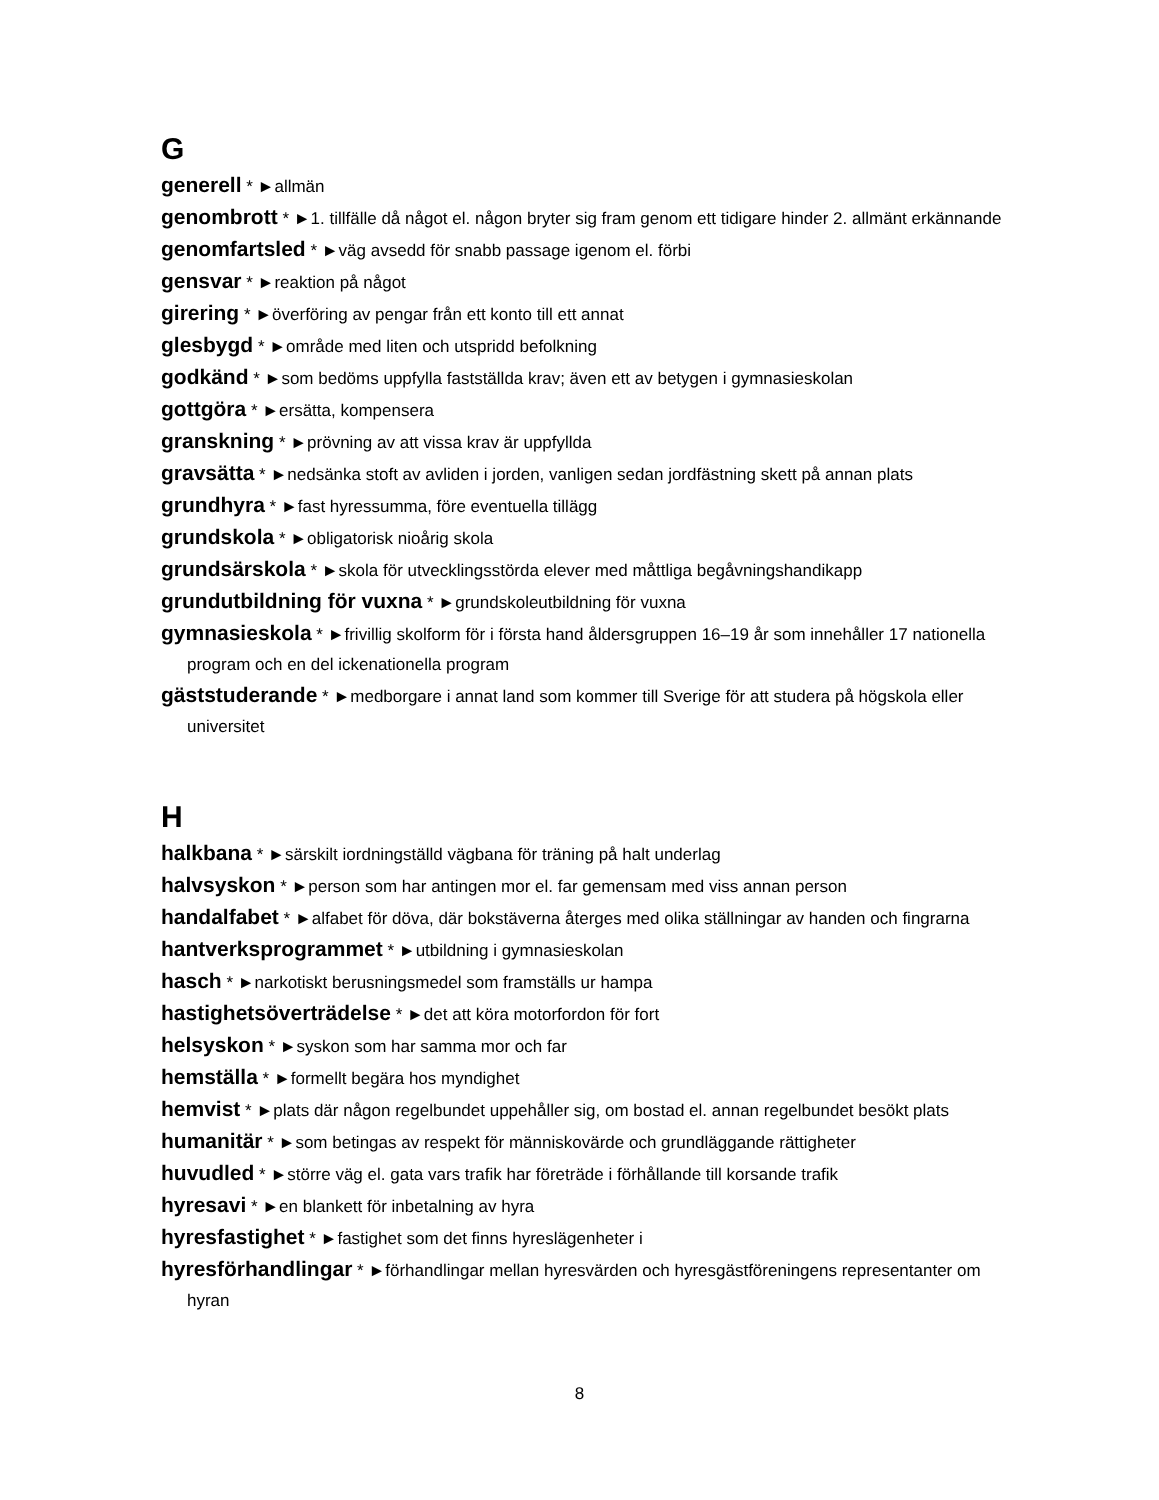G
generell * ►allmän
genombrott * ►1. tillfälle då något el. någon bryter sig fram genom ett tidigare hinder 2. allmänt erkännande
genomfartsled * ►väg avsedd för snabb passage igenom el. förbi
gensvar * ►reaktion på något
girering * ►överföring av pengar från ett konto till ett annat
glesbygd * ►område med liten och utspridd befolkning
godkänd * ►som bedöms uppfylla fastställda krav; även ett av betygen i gymnasieskolan
gottgöra * ►ersätta, kompensera
granskning * ►prövning av att vissa krav är uppfyllda
gravsätta * ►nedsänka stoft av avliden i jorden, vanligen sedan jordfästning skett på annan plats
grundhyra * ►fast hyressumma, före eventuella tillägg
grundskola * ►obligatorisk nioårig skola
grundsärskola * ►skola för utvecklingsstörda elever med måttliga begåvningshandikapp
grundutbildning för vuxna * ►grundskoleutbildning för vuxna
gymnasieskola * ►frivillig skolform för i första hand åldersgruppen 16–19 år som innehåller 17 nationella program och en del ickenationella program
gäststuderande * ►medborgare i annat land som kommer till Sverige för att studera på högskola eller universitet
H
halkbana * ►särskilt iordningställd vägbana för träning på halt underlag
halvsyskon * ►person som har antingen mor el. far gemensam med viss annan person
handalfabet * ►alfabet för döva, där bokstäverna återges med olika ställningar av handen och fingrarna
hantverksprogrammet * ►utbildning i gymnasieskolan
hasch * ►narkotiskt berusningsmedel som framställs ur hampa
hastighetsöverträdelse * ►det att köra motorfordon för fort
helsyskon * ►syskon som har samma mor och far
hemställa * ►formellt begära hos myndighet
hemvist * ►plats där någon regelbundet uppehåller sig, om bostad el. annan regelbundet besökt plats
humanitär * ►som betingas av respekt för människovärde och grundläggande rättigheter
huvudled * ►större väg el. gata vars trafik har företräde i förhållande till korsande trafik
hyresavi * ►en blankett för inbetalning av hyra
hyresfastighet * ►fastighet som det finns hyreslägenheter i
hyresförhandlingar * ►förhandlingar mellan hyresvärden och hyresgästföreningens representanter om hyran
8